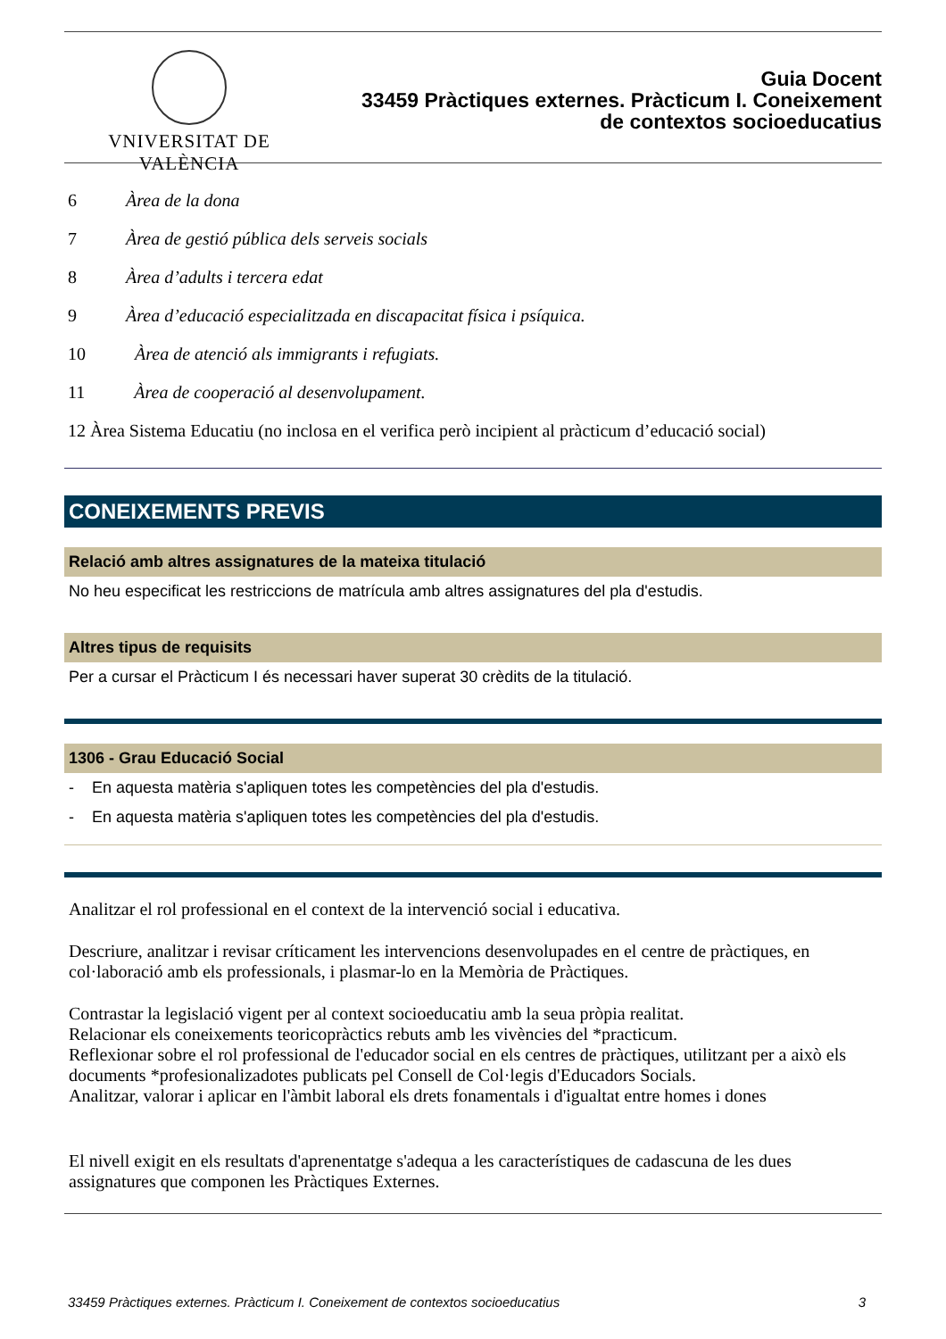VNIVERSITAT DE VALÈNCIA
Guia Docent
33459 Pràctiques externes. Pràcticum I. Coneixement
de contextos socioeducatius
6 Àrea de la dona
7 Àrea de gestió pública dels serveis socials
8 Àrea d’adults i tercera edat
9 Àrea d’educació especialitzada en discapacitat física i psíquica.
10 Àrea de atenció als immigrants i refugiats.
11 Àrea de cooperació al desenvolupament.
12 Àrea Sistema Educatiu (no inclosa en el verifica però incipient al pràcticum d’educació social)
CONEIXEMENTS PREVIS
Relació amb altres assignatures de la mateixa titulació
No heu especificat les restriccions de matrícula amb altres assignatures del pla d'estudis.
Altres tipus de requisits
Per a cursar el Pràcticum I és necessari haver superat 30 crèdits de la titulació.
1306 - Grau Educació Social
- En aquesta matèria s'apliquen totes les competències del pla d'estudis.
- En aquesta matèria s'apliquen totes les competències del pla d'estudis.
Analitzar el rol professional en el context de la intervenció social i educativa.
Descriure, analitzar i revisar críticament les intervencions desenvolupades en el centre de pràctiques, en col·laboració amb els professionals, i plasmar-lo en la Memòria de Pràctiques.
Contrastar la legislació vigent per al context socioeducatiu amb la seua pròpia realitat.
Relacionar els coneixements teoricopràctics rebuts amb les vivències del *practicum.
Reflexionar sobre el rol professional de l'educador social en els centres de pràctiques, utilitzant per a això els documents *profesionalizadotes publicats pel Consell de Col·legis d'Educadors Socials.
Analitzar, valorar i aplicar en l'àmbit laboral els drets fonamentals i d'igualtat entre homes i dones
El nivell exigit en els resultats d'aprenentatge s'adequa a les característiques de cadascuna de les dues assignatures que componen les Pràctiques Externes.
33459 Pràctiques externes. Pràcticum I. Coneixement de contextos socioeducatius 3